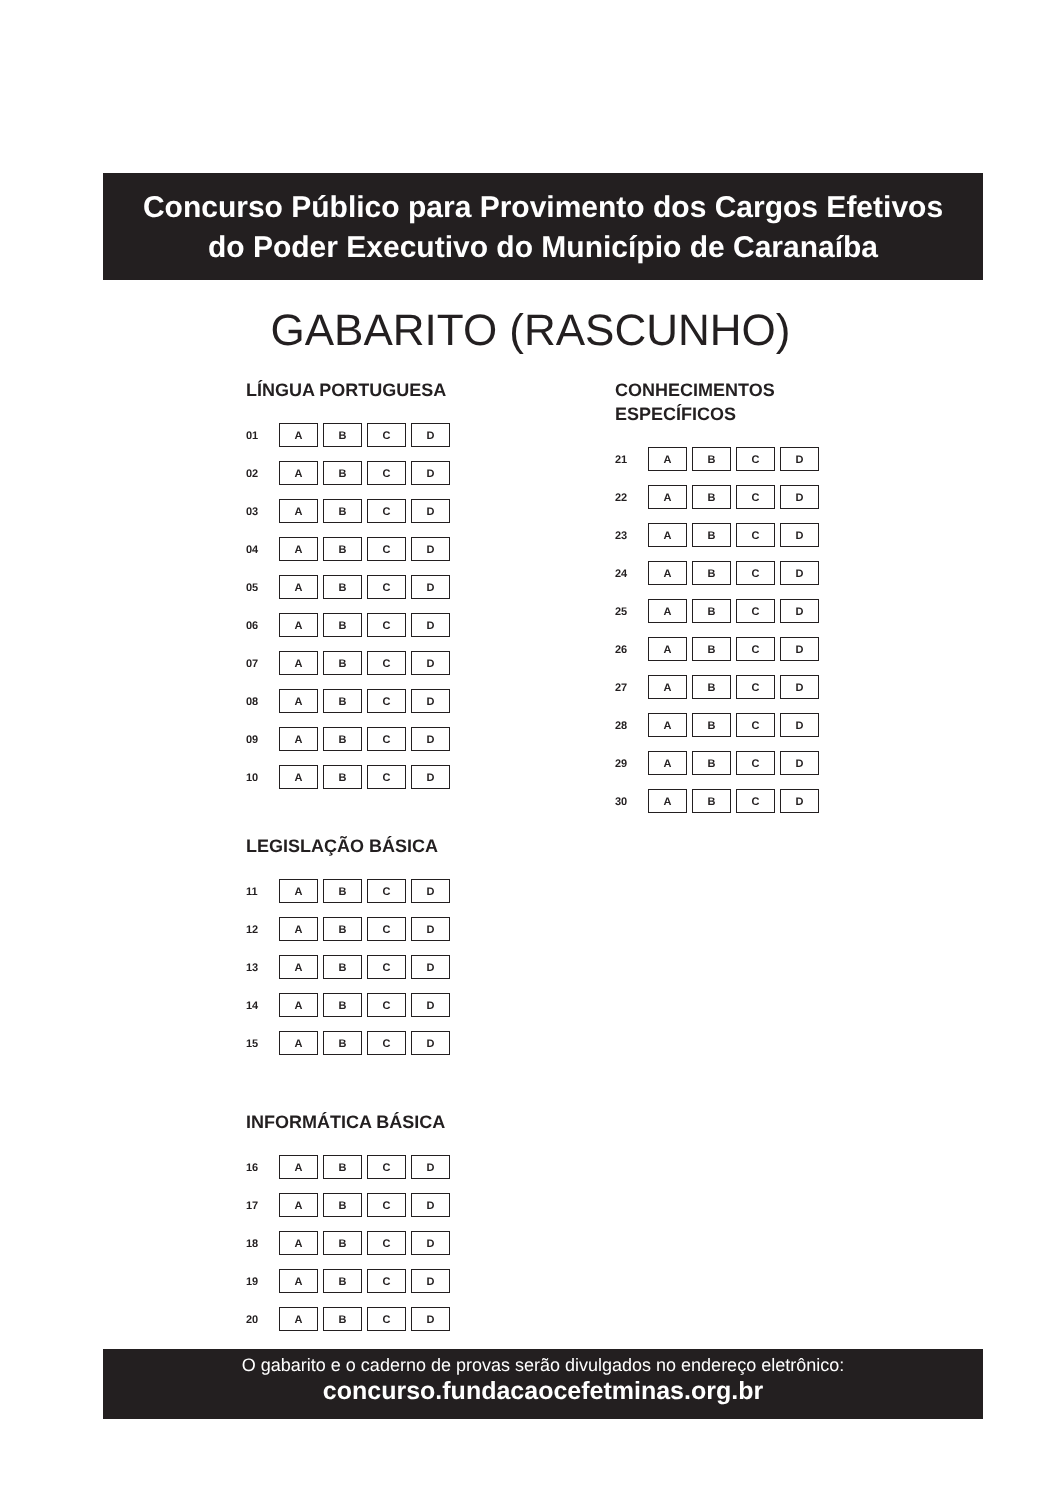Concurso Público para Provimento dos Cargos Efetivos
do Poder Executivo do Município de Caranaíba
GABARITO (RASCUNHO)
LÍNGUA PORTUGUESA
| 01 | A B C D |
| 02 | A B C D |
| 03 | A B C D |
| 04 | A B C D |
| 05 | A B C D |
| 06 | A B C D |
| 07 | A B C D |
| 08 | A B C D |
| 09 | A B C D |
| 10 | A B C D |
LEGISLAÇÃO BÁSICA
| 11 | A B C D |
| 12 | A B C D |
| 13 | A B C D |
| 14 | A B C D |
| 15 | A B C D |
INFORMÁTICA BÁSICA
| 16 | A B C D |
| 17 | A B C D |
| 18 | A B C D |
| 19 | A B C D |
| 20 | A B C D |
CONHECIMENTOS
ESPECÍFICOS
| 21 | A B C D |
| 22 | A B C D |
| 23 | A B C D |
| 24 | A B C D |
| 25 | A B C D |
| 26 | A B C D |
| 27 | A B C D |
| 28 | A B C D |
| 29 | A B C D |
| 30 | A B C D |
O gabarito e o caderno de provas serão divulgados no endereço eletrônico:
concurso.fundacaocefetminas.org.br